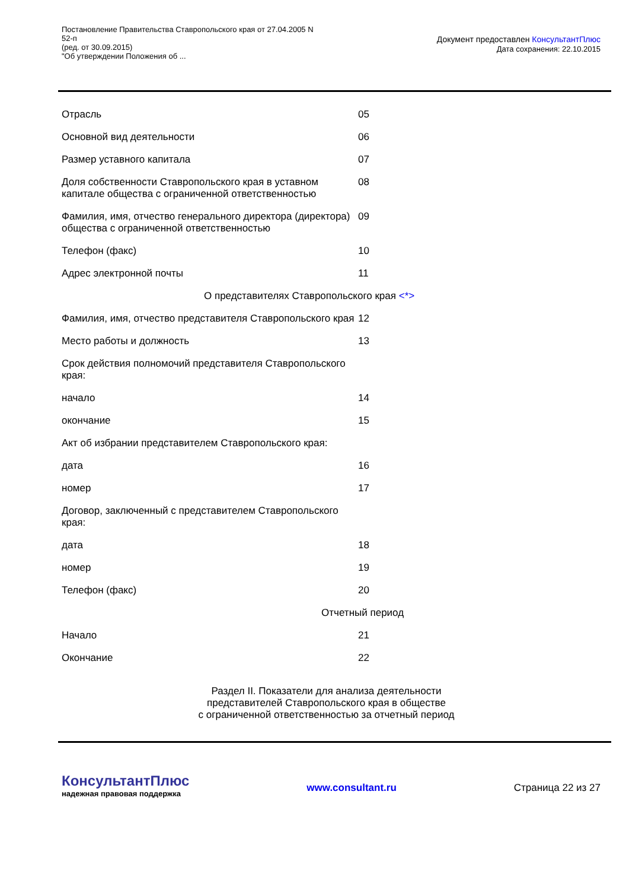Постановление Правительства Ставропольского края от 27.04.2005 N
52-п
(ред. от 30.09.2015)
"Об утверждении Положения об ...
Документ предоставлен КонсультантПлюс
Дата сохранения: 22.10.2015
| Отрасль | 05 |
| Основной вид деятельности | 06 |
| Размер уставного капитала | 07 |
| Доля собственности Ставропольского края в уставном капитале общества с ограниченной ответственностью | 08 |
| Фамилия, имя, отчество генерального директора (директора) общества с ограниченной ответственностью | 09 |
| Телефон (факс) | 10 |
| Адрес электронной почты | 11 |
| О представителях Ставропольского края <*> | |
| Фамилия, имя, отчество представителя Ставропольского края | 12 |
| Место работы и должность | 13 |
| Срок действия полномочий представителя Ставропольского края: | |
| начало | 14 |
| окончание | 15 |
| Акт об избрании представителем Ставропольского края: | |
| дата | 16 |
| номер | 17 |
| Договор, заключенный с представителем Ставропольского края: | |
| дата | 18 |
| номер | 19 |
| Телефон (факс) | 20 |
| Отчетный период | |
| Начало | 21 |
| Окончание | 22 |
Раздел II. Показатели для анализа деятельности
представителей Ставропольского края в обществе
с ограниченной ответственностью за отчетный период
КонсультантПлюс
надежная правовая поддержка
www.consultant.ru Страница 22 из 27